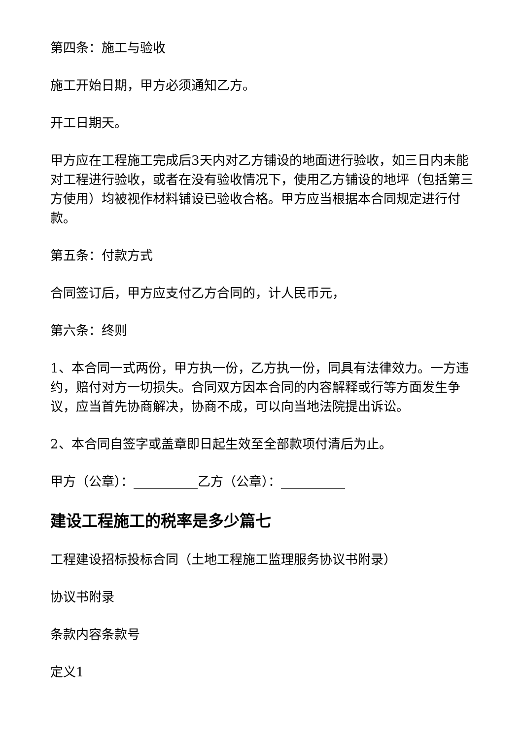第四条：施工与验收
施工开始日期，甲方必须通知乙方。
开工日期天。
甲方应在工程施工完成后3天内对乙方铺设的地面进行验收，如三日内未能对工程进行验收，或者在没有验收情况下，使用乙方铺设的地坪（包括第三方使用）均被视作材料铺设已验收合格。甲方应当根据本合同规定进行付款。
第五条：付款方式
合同签订后，甲方应支付乙方合同的，计人民币元，
第六条：终则
1、本合同一式两份，甲方执一份，乙方执一份，同具有法律效力。一方违约，赔付对方一切损失。合同双方因本合同的内容解释或行等方面发生争议，应当首先协商解决，协商不成，可以向当地法院提出诉讼。
2、本合同自签字或盖章即日起生效至全部款项付清后为止。
甲方（公章）：__________乙方（公章）：__________
建设工程施工的税率是多少篇七
工程建设招标投标合同（土地工程施工监理服务协议书附录）
协议书附录
条款内容条款号
定义1